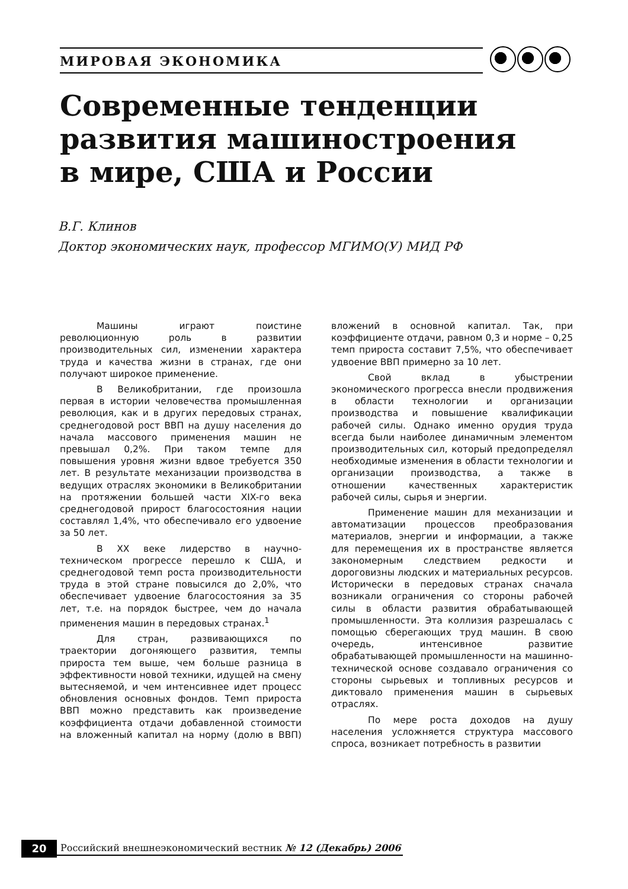МИРОВАЯ ЭКОНОМИКА
Современные тенденции развития машиностроения в мире, США и России
В.Г. Клинов
Доктор экономических наук, профессор МГИМО(У) МИД РФ
Машины играют поистине революционную роль в развитии производительных сил, изменении характера труда и качества жизни в странах, где они получают широкое применение.
В Великобритании, где произошла первая в истории человечества промышленная революция, как и в других передовых странах, среднегодовой рост ВВП на душу населения до начала массового применения машин не превышал 0,2%. При таком темпе для повышения уровня жизни вдвое требуется 350 лет. В результате механизации производства в ведущих отраслях экономики в Великобритании на протяжении большей части XIX-го века среднегодовой прирост благосостояния нации составлял 1,4%, что обеспечивало его удвоение за 50 лет.
В XX веке лидерство в научно-техническом прогрессе перешло к США, и среднегодовой темп роста производительности труда в этой стране повысился до 2,0%, что обеспечивает удвоение благосостояния за 35 лет, т.е. на порядок быстрее, чем до начала применения машин в передовых странах.<sup>1</sup>
Для стран, развивающихся по траектории догоняющего развития, темпы прироста тем выше, чем больше разница в эффективности новой техники, идущей на смену вытесняемой, и чем интенсивнее идет процесс обновления основных фондов. Темп прироста ВВП можно представить как произведение коэффициента отдачи добавленной стоимости на вложенный капитал на норму (долю в ВВП) вложений в основной капитал. Так, при коэффициенте отдачи, равном 0,3 и норме – 0,25 темп прироста составит 7,5%, что обеспечивает удвоение ВВП примерно за 10 лет.
Свой вклад в убыстрении экономического прогресса внесли продвижения в области технологии и организации производства и повышение квалификации рабочей силы. Однако именно орудия труда всегда были наиболее динамичным элементом производительных сил, который предопределял необходимые изменения в области технологии и организации производства, а также в отношении качественных характеристик рабочей силы, сырья и энергии.
Применение машин для механизации и автоматизации процессов преобразования материалов, энергии и информации, а также для перемещения их в пространстве является закономерным следствием редкости и дороговизны людских и материальных ресурсов. Исторически в передовых странах сначала возникали ограничения со стороны рабочей силы в области развития обрабатывающей промышленности. Эта коллизия разрешалась с помощью сберегающих труд машин. В свою очередь, интенсивное развитие обрабатывающей промышленности на машинно-технической основе создавало ограничения со стороны сырьевых и топливных ресурсов и диктовало применения машин в сырьевых отраслях.
По мере роста доходов на душу населения усложняется структура массового спроса, возникает потребность в развитии
20
Российский внешнеэкономический вестник № 12 (Декабрь) 2006